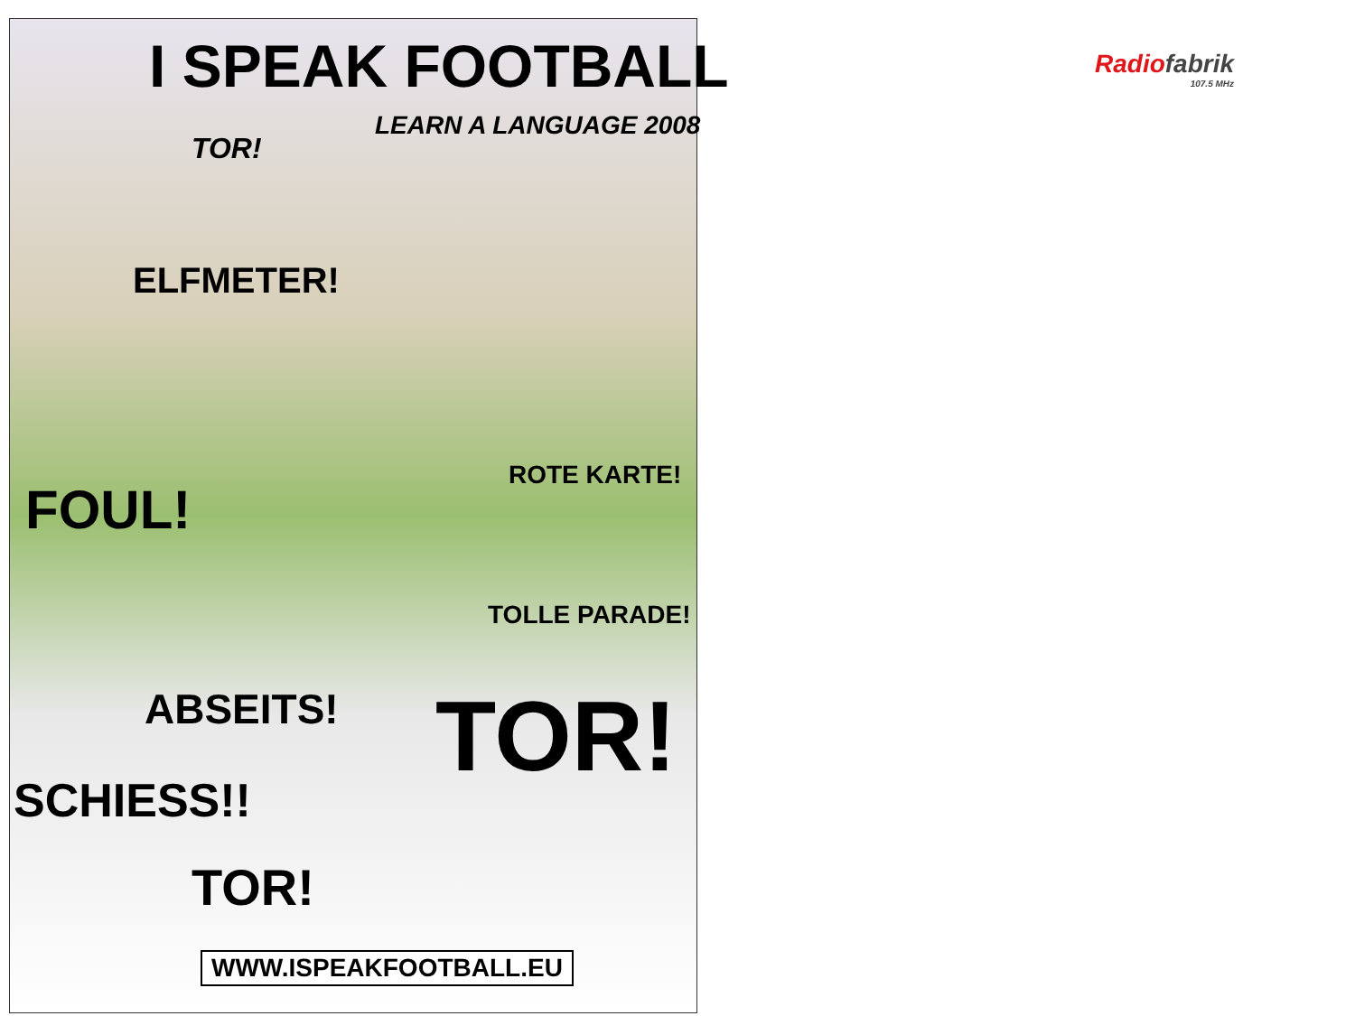I SPEAK FOOTBALL
LEARN A LANGUAGE 2008
TOR!
ELFMETER!
ROTE KARTE!
FOUL!
TOLLE PARADE!
ABSEITS! TOR!
SCHIESS!!
TOR!
WWW.ISPEAKFOOTBALL.EU
Radio fabrik
107.5 MHz